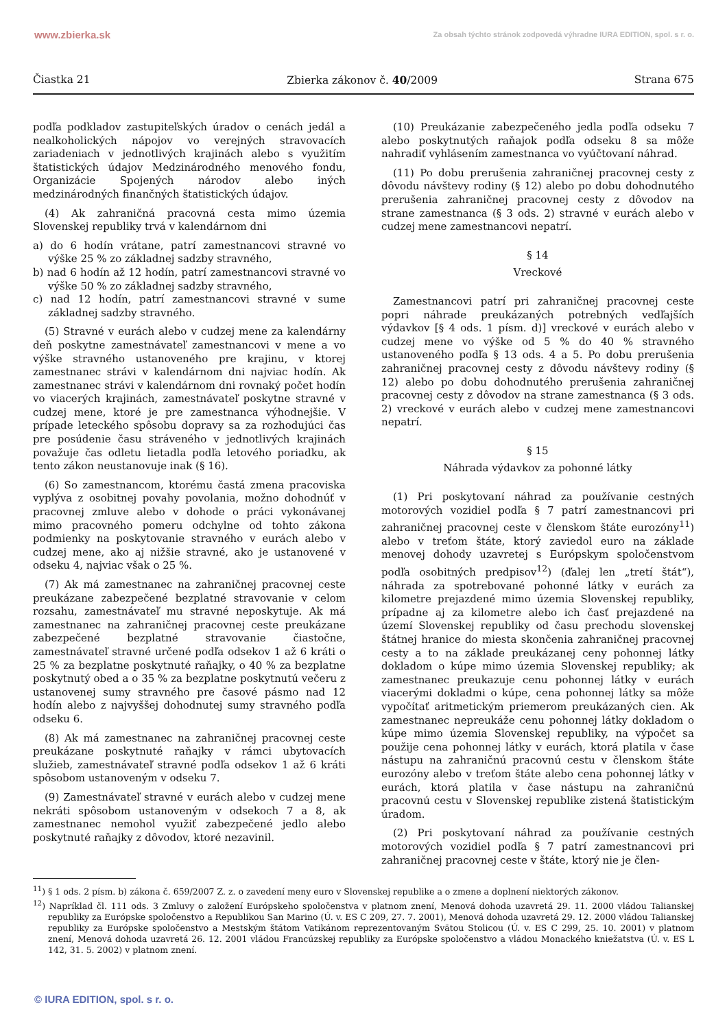www.zbierka.sk Za obsah týchto stránok zodpovedá výhradne IURA EDITION, spol. s r. o.
Čiastka 21 Zbierka zákonov č. 40/2009 Strana 675
podľa podkladov zastupiteľských úradov o cenách jedál a nealkoholických nápojov vo verejných stravovacích zariadeniach v jednotlivých krajinách alebo s využitím štatistických údajov Medzinárodného menového fondu, Organizácie Spojených národov alebo iných medzinárodných finančných štatistických údajov.
(4) Ak zahraničná pracovná cesta mimo územia Slovenskej republiky trvá v kalendárnom dni
a) do 6 hodín vrátane, patrí zamestnancovi stravné vo výške 25 % zo základnej sadzby stravného,
b) nad 6 hodín až 12 hodín, patrí zamestnancovi stravné vo výške 50 % zo základnej sadzby stravného,
c) nad 12 hodín, patrí zamestnancovi stravné v sume základnej sadzby stravného.
(5) Stravné v eurách alebo v cudzej mene za kalendárny deň poskytne zamestnávateľ zamestnancovi v mene a vo výške stravného ustanoveného pre krajinu, v ktorej zamestnanec strávi v kalendárnom dni najviac hodín. Ak zamestnanec strávi v kalendárnom dni rovnaký počet hodín vo viacerých krajinách, zamestnávateľ poskytne stravné v cudzej mene, ktoré je pre zamestnanca výhodnejšie. V prípade leteckého spôsobu dopravy sa za rozhodujúci čas pre posúdenie času stráveného v jednotlivých krajinách považuje čas odletu lietadla podľa letového poriadku, ak tento zákon neustanovuje inak (§ 16).
(6) So zamestnancom, ktorému častá zmena pracoviska vyplýva z osobitnej povahy povolania, možno dohodnúť v pracovnej zmluve alebo v dohode o práci vykonávanej mimo pracovného pomeru odchylne od tohto zákona podmienky na poskytovanie stravného v eurách alebo v cudzej mene, ako aj nižšie stravné, ako je ustanovené v odseku 4, najviac však o 25 %.
(7) Ak má zamestnanec na zahraničnej pracovnej ceste preukázane zabezpečené bezplatné stravovanie v celom rozsahu, zamestnávateľ mu stravné neposkytuje. Ak má zamestnanec na zahraničnej pracovnej ceste preukázane zabezpečené bezplatné stravovanie čiastočne, zamestnávateľ stravné určené podľa odsekov 1 až 6 kráti o 25 % za bezplatne poskytnuté raňajky, o 40 % za bezplatne poskytnutý obed a o 35 % za bezplatne poskytnutú večeru z ustanovenej sumy stravného pre časové pásmo nad 12 hodín alebo z najvyššej dohodnutej sumy stravného podľa odseku 6.
(8) Ak má zamestnanec na zahraničnej pracovnej ceste preukázane poskytnuté raňajky v rámci ubytovacích služieb, zamestnávateľ stravné podľa odsekov 1 až 6 kráti spôsobom ustanoveným v odseku 7.
(9) Zamestnávateľ stravné v eurách alebo v cudzej mene nekráti spôsobom ustanoveným v odsekoch 7 a 8, ak zamestnanec nemohol využiť zabezpečené jedlo alebo poskytnuté raňajky z dôvodov, ktoré nezavinil.
(10) Preukázanie zabezpečeného jedla podľa odseku 7 alebo poskytnutých raňajok podľa odseku 8 sa môže nahradiť vyhlásením zamestnanca vo vyúčtovaní náhrad.
(11) Po dobu prerušenia zahraničnej pracovnej cesty z dôvodu návštevy rodiny (§ 12) alebo po dobu dohodnutého prerušenia zahraničnej pracovnej cesty z dôvodov na strane zamestnanca (§ 3 ods. 2) stravné v eurách alebo v cudzej mene zamestnancovi nepatrí.
§ 14
Vreckové
Zamestnancovi patrí pri zahraničnej pracovnej ceste popri náhrade preukázaných potrebných vedľajších výdavkov [§ 4 ods. 1 písm. d)] vreckové v eurách alebo v cudzej mene vo výške od 5 % do 40 % stravného ustanoveného podľa § 13 ods. 4 a 5. Po dobu prerušenia zahraničnej pracovnej cesty z dôvodu návštevy rodiny (§ 12) alebo po dobu dohodnutého prerušenia zahraničnej pracovnej cesty z dôvodov na strane zamestnanca (§ 3 ods. 2) vreckové v eurách alebo v cudzej mene zamestnancovi nepatrí.
§ 15
Náhrada výdavkov za pohonné látky
(1) Pri poskytovaní náhrad za používanie cestných motorových vozidiel podľa § 7 patrí zamestnancovi pri zahraničnej pracovnej ceste v členskom štáte eurozóny<sup>11</sup>) alebo v treťom štáte, ktorý zaviedol euro na základe menovej dohody uzavretej s Európskym spoločenstvom podľa osobitných predpisov<sup>12</sup>) (ďalej len „tretí štát“), náhrada za spotrebované pohonné látky v eurách za kilometre prejazdené mimo územia Slovenskej republiky, prípadne aj za kilometre alebo ich časť prejazdené na území Slovenskej republiky od času prechodu slovenskej štátnej hranice do miesta skončenia zahraničnej pracovnej cesty a to na základe preukázanej ceny pohonnej látky dokladom o kúpe mimo územia Slovenskej republiky; ak zamestnanec preukazuje cenu pohonnej látky v eurách viacerými dokladmi o kúpe, cena pohonnej látky sa môže vypočítať aritmetickým priemerom preukázaných cien. Ak zamestnanec nepreukáže cenu pohonnej látky dokladom o kúpe mimo územia Slovenskej republiky, na výpočet sa použije cena pohonnej látky v eurách, ktorá platila v čase nástupu na zahraničnú pracovnú cestu v členskom štáte eurozóny alebo v treťom štáte alebo cena pohonnej látky v eurách, ktorá platila v čase nástupu na zahraničnú pracovnú cestu v Slovenskej republike zistená štatistickým úradom.
(2) Pri poskytovaní náhrad za používanie cestných motorových vozidiel podľa § 7 patrí zamestnancovi pri zahraničnej pracovnej ceste v štáte, ktorý nie je člen-
<sup>11</sup>) § 1 ods. 2 písm. b) zákona č. 659/2007 Z. z. o zavedení meny euro v Slovenskej republike a o zmene a doplnení niektorých zákonov.
<sup>12</sup>) Napríklad čl. 111 ods. 3 Zmluvy o založení Európskeho spoločenstva v platnom znení, Menová dohoda uzavretá 29. 11. 2000 vládou Talianskej republiky za Európske spoločenstvo a Republikou San Marino (Ú. v. ES C 209, 27. 7. 2001), Menová dohoda uzavretá 29. 12. 2000 vládou Talianskej republiky za Európske spoločenstvo a Mestským štátom Vatikánom reprezentovaným Svätou Stolicou (Ú. v. ES C 299, 25. 10. 2001) v platnom znení, Menová dohoda uzavretá 26. 12. 2001 vládou Francúzskej republiky za Európske spoločenstvo a vládou Monackého kniežatstva (Ú. v. ES L 142, 31. 5. 2002) v platnom znení.
© IURA EDITION, spol. s r. o.